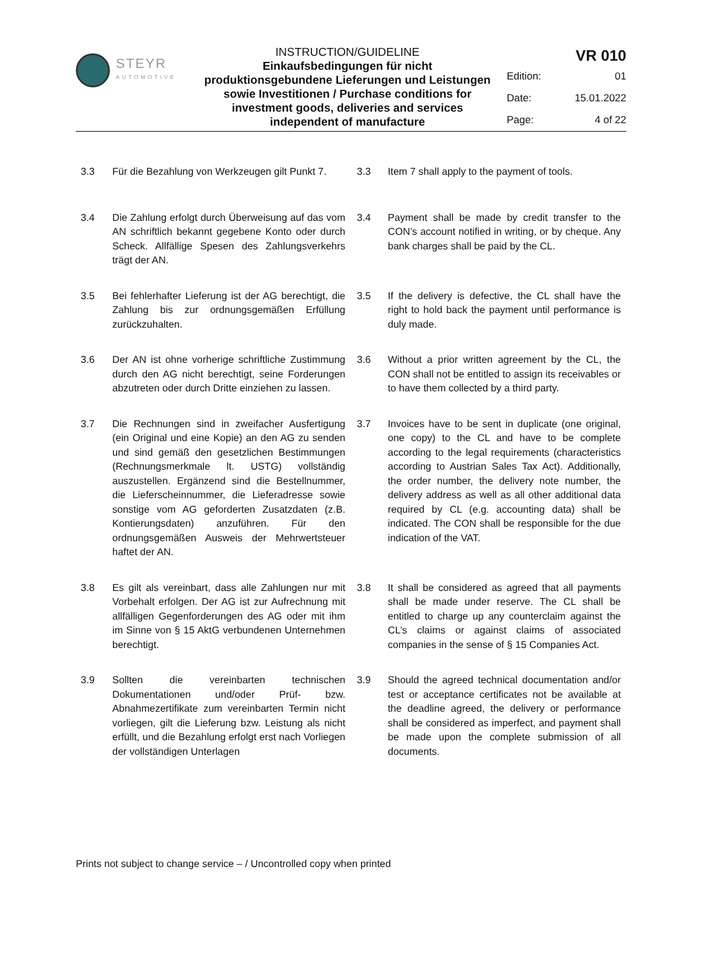STEYR
AUTOMOTIVE
INSTRUCTION/GUIDELINE
Einkaufsbedingungen für nicht produktionsgebundene Lieferungen und Leistungen sowie Investitionen / Purchase conditions for investment goods, deliveries and services independent of manufacture
VR 010
Edition: 01
Date: 15.01.2022
Page: 4 of 22
3.3 Für die Bezahlung von Werkzeugen gilt Punkt 7.
3.3 Item 7 shall apply to the payment of tools.
3.4 Die Zahlung erfolgt durch Überweisung auf das vom AN schriftlich bekannt gegebene Konto oder durch Scheck. Allfällige Spesen des Zahlungsverkehrs trägt der AN.
3.4 Payment shall be made by credit transfer to the CON’s account notified in writing, or by cheque. Any bank charges shall be paid by the CL.
3.5 Bei fehlerhafter Lieferung ist der AG berechtigt, die Zahlung bis zur ordnungsgemäßen Erfüllung zurückzuhalten.
3.5 If the delivery is defective, the CL shall have the right to hold back the payment until performance is duly made.
3.6 Der AN ist ohne vorherige schriftliche Zustimmung durch den AG nicht berechtigt, seine Forderungen abzutreten oder durch Dritte einziehen zu lassen.
3.6 Without a prior written agreement by the CL, the CON shall not be entitled to assign its receivables or to have them collected by a third party.
3.7 Die Rechnungen sind in zweifacher Ausfertigung (ein Original und eine Kopie) an den AG zu senden und sind gemäß den gesetzlichen Bestimmungen (Rechnungsmerkmale lt. USTG) vollständig auszustellen. Ergänzend sind die Bestellnummer, die Lieferscheinnummer, die Lieferadresse sowie sonstige vom AG geforderten Zusatzdaten (z.B. Kontierungsdaten) anzuführen. Für den ordnungsgemäßen Ausweis der Mehrwertsteuer haftet der AN.
3.7 Invoices have to be sent in duplicate (one original, one copy) to the CL and have to be complete according to the legal requirements (characteristics according to Austrian Sales Tax Act). Additionally, the order number, the delivery note number, the delivery address as well as all other additional data required by CL (e.g. accounting data) shall be indicated. The CON shall be responsible for the due indication of the VAT.
3.8 Es gilt als vereinbart, dass alle Zahlungen nur mit Vorbehalt erfolgen. Der AG ist zur Aufrechnung mit allfälligen Gegenforderungen des AG oder mit ihm im Sinne von § 15 AktG verbundenen Unternehmen berechtigt.
3.8 It shall be considered as agreed that all payments shall be made under reserve. The CL shall be entitled to charge up any counterclaim against the CL’s claims or against claims of associated companies in the sense of § 15 Companies Act.
3.9 Sollten die vereinbarten technischen Dokumentationen und/oder Prüf- bzw. Abnahmezertifikate zum vereinbarten Termin nicht vorliegen, gilt die Lieferung bzw. Leistung als nicht erfüllt, und die Bezahlung erfolgt erst nach Vorliegen der vollständigen Unterlagen
3.9 Should the agreed technical documentation and/or test or acceptance certificates not be available at the deadline agreed, the delivery or performance shall be considered as imperfect, and payment shall be made upon the complete submission of all documents.
Prints not subject to change service – / Uncontrolled copy when printed